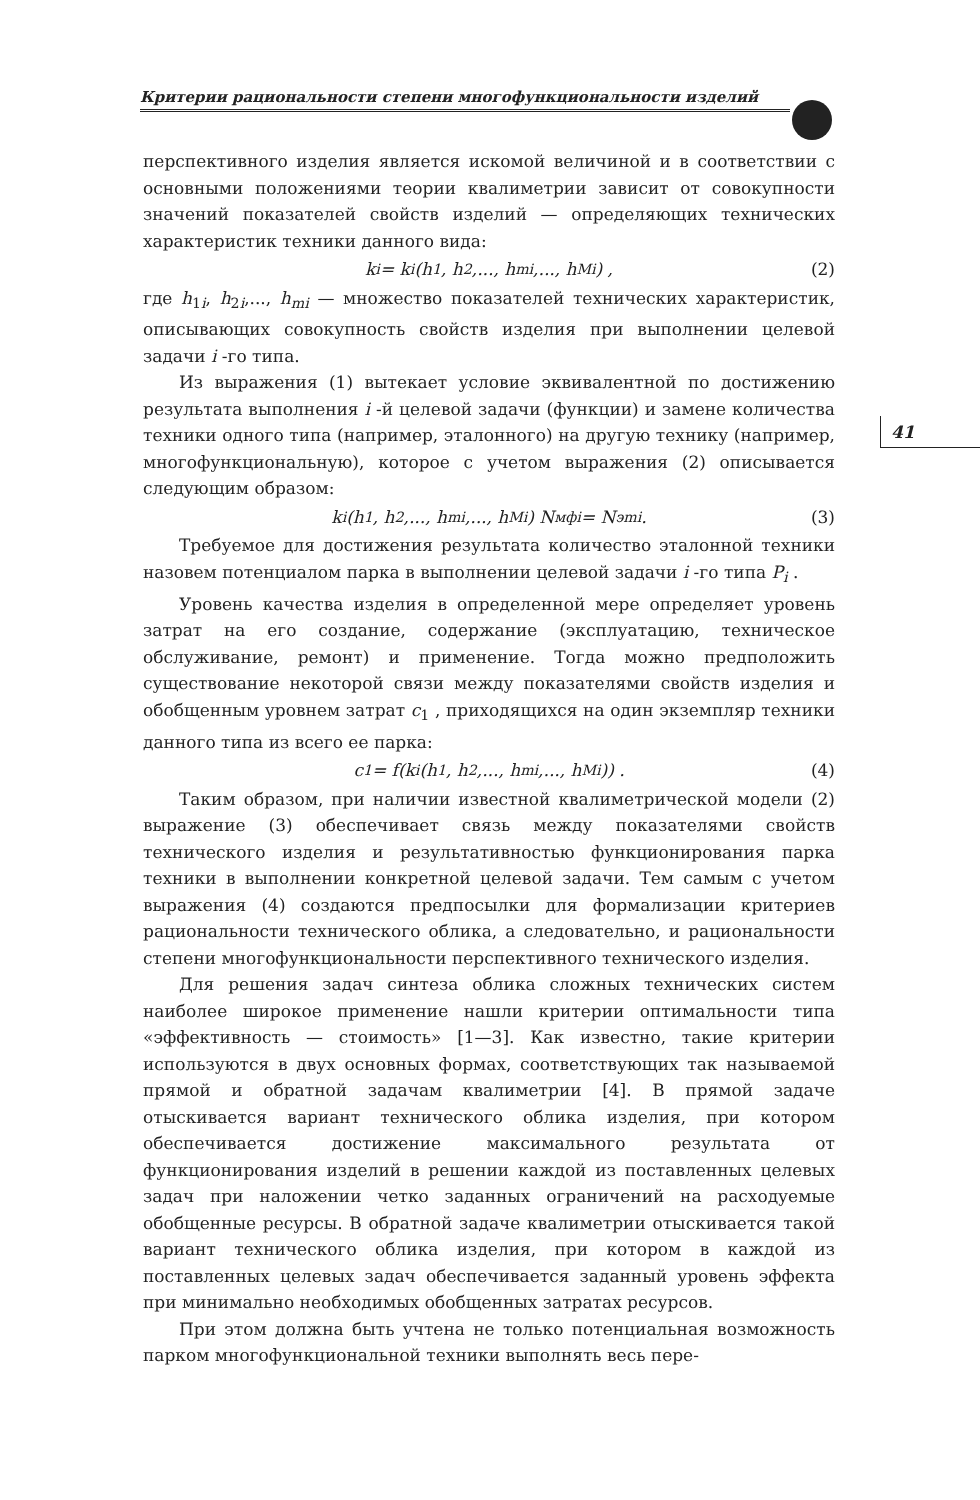Критерии рациональности степени многофункциональности изделий
41
перспективного изделия является искомой величиной и в соответствии с основными положениями теории квалиметрии зависит от совокупности значений показателей свойств изделий — определяющих технических характеристик техники данного вида:
k<sub>i</sub> = k<sub>i</sub>(h<sub>1</sub>, h<sub>2</sub>,..., h<sub>mi</sub>,..., h<sub>Mi</sub>) , (2)
где h<sub>1i</sub>, h<sub>2i</sub>,..., h<sub>mi</sub> — множество показателей технических характеристик, описывающих совокупность свойств изделия при выполнении целевой задачи i -го типа.
Из выражения (1) вытекает условие эквивалентной по достижению результата выполнения i -й целевой задачи (функции) и замене количества техники одного типа (например, эталонного) на другую технику (например, многофункциональную), которое с учетом выражения (2) описывается следующим образом:
k<sub>i</sub>(h<sub>1</sub>, h<sub>2</sub>,..., h<sub>mi</sub>,..., h<sub>Mi</sub>) N<sub>мфi</sub> = N<sub>эmi</sub> . (3)
Требуемое для достижения результата количество эталонной техники назовем потенциалом парка в выполнении целевой задачи i -го типа P<sub>i</sub> .
Уровень качества изделия в определенной мере определяет уровень затрат на его создание, содержание (эксплуатацию, техническое обслуживание, ремонт) и применение. Тогда можно предположить существование некоторой связи между показателями свойств изделия и обобщенным уровнем затрат c<sub>1</sub> , приходящихся на один экземпляр техники данного типа из всего ее парка:
c<sub>1</sub> = f(k<sub>i</sub>(h<sub>1</sub>, h<sub>2</sub>,..., h<sub>mi</sub>,..., h<sub>Mi</sub>)) . (4)
Таким образом, при наличии известной квалиметрической модели (2) выражение (3) обеспечивает связь между показателями свойств технического изделия и результативностью функционирования парка техники в выполнении конкретной целевой задачи. Тем самым с учетом выражения (4) создаются предпосылки для формализации критериев рациональности технического облика, а следовательно, и рациональности степени многофункциональности перспективного технического изделия.
Для решения задач синтеза облика сложных технических систем наиболее широкое применение нашли критерии оптимальности типа «эффективность — стоимость» [1—3]. Как известно, такие критерии используются в двух основных формах, соответствующих так называемой прямой и обратной задачам квалиметрии [4]. В прямой задаче отыскивается вариант технического облика изделия, при котором обеспечивается достижение максимального результата от функционирования изделий в решении каждой из поставленных целевых задач при наложении четко заданных ограничений на расходуемые обобщенные ресурсы. В обратной задаче квалиметрии отыскивается такой вариант технического облика изделия, при котором в каждой из поставленных целевых задач обеспечивается заданный уровень эффекта при минимально необходимых обобщенных затратах ресурсов.
При этом должна быть учтена не только потенциальная возможность парком многофункциональной техники выполнять весь пере-